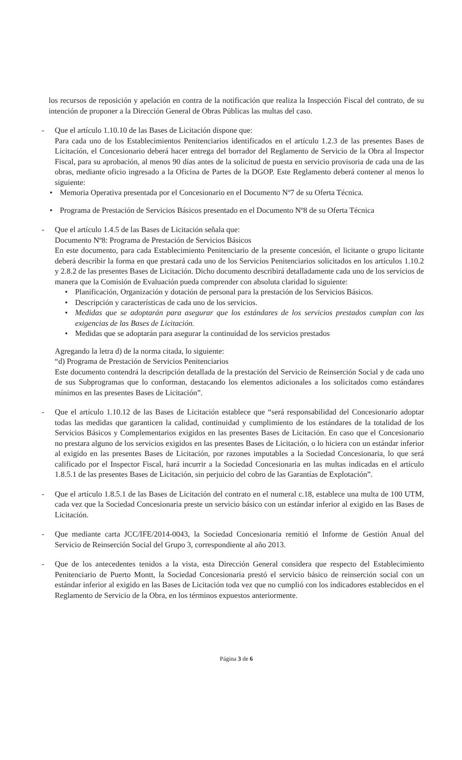los recursos de reposición y apelación en contra de la notificación que realiza la Inspección Fiscal del contrato, de su intención de proponer a la Dirección General de Obras Públicas las multas del caso.
- Que el artículo 1.10.10 de las Bases de Licitación dispone que:
Para cada uno de los Establecimientos Penitenciarios identificados en el artículo 1.2.3 de las presentes Bases de Licitación, el Concesionario deberá hacer entrega del borrador del Reglamento de Servicio de la Obra al Inspector Fiscal, para su aprobación, al menos 90 días antes de la solicitud de puesta en servicio provisoria de cada una de las obras, mediante oficio ingresado a la Oficina de Partes de la DGOP. Este Reglamento deberá contener al menos lo siguiente:
• Memoria Operativa presentada por el Concesionario en el Documento Nº7 de su Oferta Técnica.
• Programa de Prestación de Servicios Básicos presentado en el Documento Nº8 de su Oferta Técnica
- Que el artículo 1.4.5 de las Bases de Licitación señala que:
Documento Nº8: Programa de Prestación de Servicios Básicos
En este documento, para cada Establecimiento Penitenciario de la presente concesión, el licitante o grupo licitante deberá describir la forma en que prestará cada uno de los Servicios Penitenciarios solicitados en los artículos 1.10.2 y 2.8.2 de las presentes Bases de Licitación. Dicho documento describirá detalladamente cada uno de los servicios de manera que la Comisión de Evaluación pueda comprender con absoluta claridad lo siguiente:
• Planificación, Organización y dotación de personal para la prestación de los Servicios Básicos.
• Descripción y características de cada uno de los servicios.
• Medidas que se adoptarán para asegurar que los estándares de los servicios prestados cumplan con las exigencias de las Bases de Licitación.
• Medidas que se adoptarán para asegurar la continuidad de los servicios prestados
Agregando la letra d) de la norma citada, lo siguiente:
“d) Programa de Prestación de Servicios Penitenciarios
Este documento contendrá la descripción detallada de la prestación del Servicio de Reinserción Social y de cada uno de sus Subprogramas que lo conforman, destacando los elementos adicionales a los solicitados como estándares mínimos en las presentes Bases de Licitación”.
- Que el artículo 1.10.12 de las Bases de Licitación establece que “será responsabilidad del Concesionario adoptar todas las medidas que garanticen la calidad, continuidad y cumplimiento de los estándares de la totalidad de los Servicios Básicos y Complementarios exigidos en las presentes Bases de Licitación. En caso que el Concesionario no prestara alguno de los servicios exigidos en las presentes Bases de Licitación, o lo hiciera con un estándar inferior al exigido en las presentes Bases de Licitación, por razones imputables a la Sociedad Concesionaria, lo que será calificado por el Inspector Fiscal, hará incurrir a la Sociedad Concesionaria en las multas indicadas en el artículo 1.8.5.1 de las presentes Bases de Licitación, sin perjuicio del cobro de las Garantías de Explotación”.
- Que el artículo 1.8.5.1 de las Bases de Licitación del contrato en el numeral c.18, establece una multa de 100 UTM, cada vez que la Sociedad Concesionaria preste un servicio básico con un estándar inferior al exigido en las Bases de Licitación.
- Que mediante carta JCC/IFE/2014-0043, la Sociedad Concesionaria remitió el Informe de Gestión Anual del Servicio de Reinserción Social del Grupo 3, correspondiente al año 2013.
- Que de los antecedentes tenidos a la vista, esta Dirección General considera que respecto del Establecimiento Penitenciario de Puerto Montt, la Sociedad Concesionaria prestó el servicio básico de reinserción social con un estándar inferior al exigido en las Bases de Licitación toda vez que no cumplió con los indicadores establecidos en el Reglamento de Servicio de la Obra, en los términos expuestos anteriormente.
Página 3 de 6